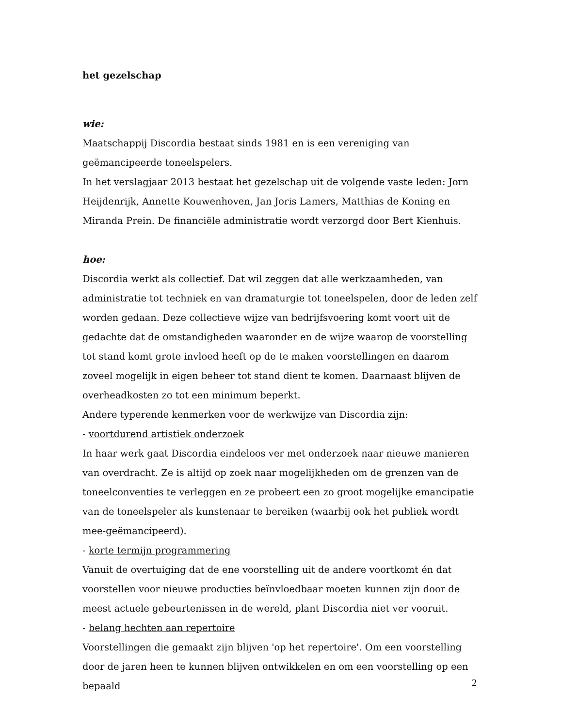het gezelschap
wie:
Maatschappij Discordia bestaat sinds 1981 en is een vereniging van geëmancipeerde toneelspelers.
In het verslagjaar 2013 bestaat het gezelschap uit de volgende vaste leden: Jorn Heijdenrijk, Annette Kouwenhoven, Jan Joris Lamers, Matthias de Koning en Miranda Prein. De financiële administratie wordt verzorgd door Bert Kienhuis.
hoe:
Discordia werkt als collectief. Dat wil zeggen dat alle werkzaamheden, van administratie tot techniek en van dramaturgie tot toneelspelen, door de leden zelf worden gedaan. Deze collectieve wijze van bedrijfsvoering komt voort uit de gedachte dat de omstandigheden waaronder en de wijze waarop de voorstelling tot stand komt grote invloed heeft op de te maken voorstellingen en daarom zoveel mogelijk in eigen beheer tot stand dient te komen. Daarnaast blijven de overheadkosten zo tot een minimum beperkt.
Andere typerende kenmerken voor de werkwijze van Discordia zijn:
- voortdurend artistiek onderzoek
In haar werk gaat Discordia eindeloos ver met onderzoek naar nieuwe manieren van overdracht. Ze is altijd op zoek naar mogelijkheden om de grenzen van de toneelconventies te verleggen en ze probeert een zo groot mogelijke emancipatie van de toneelspeler als kunstenaar te bereiken (waarbij ook het publiek wordt mee-geëmancipeerd).
- korte termijn programmering
Vanuit de overtuiging dat de ene voorstelling uit de andere voortkomt én dat voorstellen voor nieuwe producties beïnvloedbaar moeten kunnen zijn door de meest actuele gebeurtenissen in de wereld, plant Discordia niet ver vooruit.
- belang hechten aan repertoire
Voorstellingen die gemaakt zijn blijven 'op het repertoire'. Om een voorstelling door de jaren heen te kunnen blijven ontwikkelen en om een voorstelling op een bepaald
2